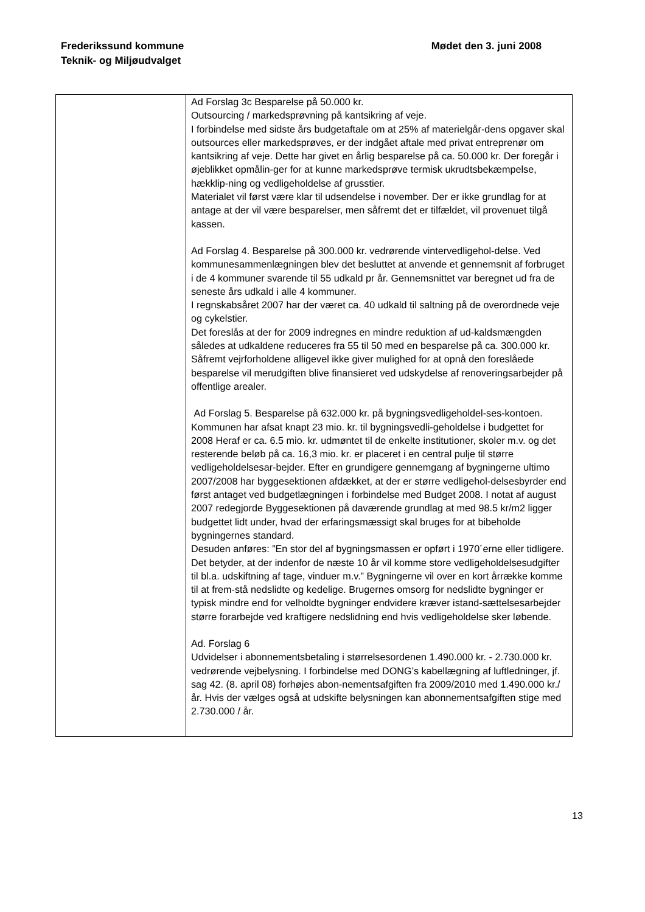Frederikssund kommune
Teknik- og Miljøudvalget
Mødet den 3. juni 2008
| | Ad Forslag 3c Besparelse på 50.000 kr. Outsourcing / markedsprøvning på kantsikring af veje. I forbindelse med sidste års budgetaftale om at 25% af materielgår-dens opgaver skal outsources eller markedsprøves, er der indgået aftale med privat entreprenør om kantsikring af veje. Dette har givet en årlig besparelse på ca. 50.000 kr. Der foregår i øjeblikket opmålin-ger for at kunne markedsprøve termisk ukrudtsbekæmpelse, hækklip-ning og vedligeholdelse af grusstier. Materialet vil først være klar til udsendelse i november. Der er ikke grundlag for at antage at der vil være besparelser, men såfremt det er tilfældet, vil provenuet tilgå kassen. Ad Forslag 4. Besparelse på 300.000 kr. vedrørende vintervedligehol-delse. Ved kommunesammenlægningen blev det besluttet at anvende et gennemsnit af forbruget i de 4 kommuner svarende til 55 udkald pr år. Gennemsnittet var beregnet ud fra de seneste års udkald i alle 4 kommuner. I regnskabsåret 2007 har der været ca. 40 udkald til saltning på de overordnede veje og cykelstier. Det foreslås at der for 2009 indregnes en mindre reduktion af ud-kaldsmængden således at udkaldene reduceres fra 55 til 50 med en besparelse på ca. 300.000 kr. Såfremt vejrforholdene alligevel ikke giver mulighed for at opnå den foreslåede besparelse vil merudgiften blive finansieret ved udskydelse af renoveringsarbejder på offentlige arealer. Ad Forslag 5. Besparelse på 632.000 kr. på bygningsvedligeholdel-ses-kontoen. Kommunen har afsat knapt 23 mio. kr. til bygningsvedli-geholdelse i budgettet for 2008 Heraf er ca. 6.5 mio. kr. udmøntet til de enkelte institutioner, skoler m.v. og det resterende beløb på ca. 16,3 mio. kr. er placeret i en central pulje til større vedligeholdelsesar-bejder. Efter en grundigere gennemgang af bygningerne ultimo 2007/2008 har byggesektionen afdækket, at der er større vedligehol-delsesbyrder end først antaget ved budgetlægningen i forbindelse med Budget 2008. I notat af august 2007 redegjorde Byggesektionen på daværende grundlag at med 98.5 kr/m2 ligger budgettet lidt under, hvad der erfaringsmæssigt skal bruges for at bibeholde bygningernes standard. Desuden anføres: ”En stor del af bygningsmassen er opført i 1970´erne eller tidligere. Det betyder, at der indenfor de næste 10 år vil komme store vedligeholdelsesudgifter til bl.a. udskiftning af tage, vinduer m.v.” Bygningerne vil over en kort årrække komme til at frem-stå nedslidte og kedelige. Brugernes omsorg for nedslidte bygninger er typisk mindre end for velholdte bygninger endvidere kræver istand-sættelsesarbejder større forarbejde ved kraftigere nedslidning end hvis vedligeholdelse sker løbende. Ad. Forslag 6 Udvidelser i abonnementsbetaling i størrelsesordenen 1.490.000 kr. - 2.730.000 kr. vedrørende vejbelysning. I forbindelse med DONG’s kabellægning af luftledninger, jf. sag 42. (8. april 08) forhøjes abon-nementsafgiften fra 2009/2010 med 1.490.000 kr./år. Hvis der vælges også at udskifte belysningen kan abonnementsafgiften stige med 2.730.000 / år. |
13